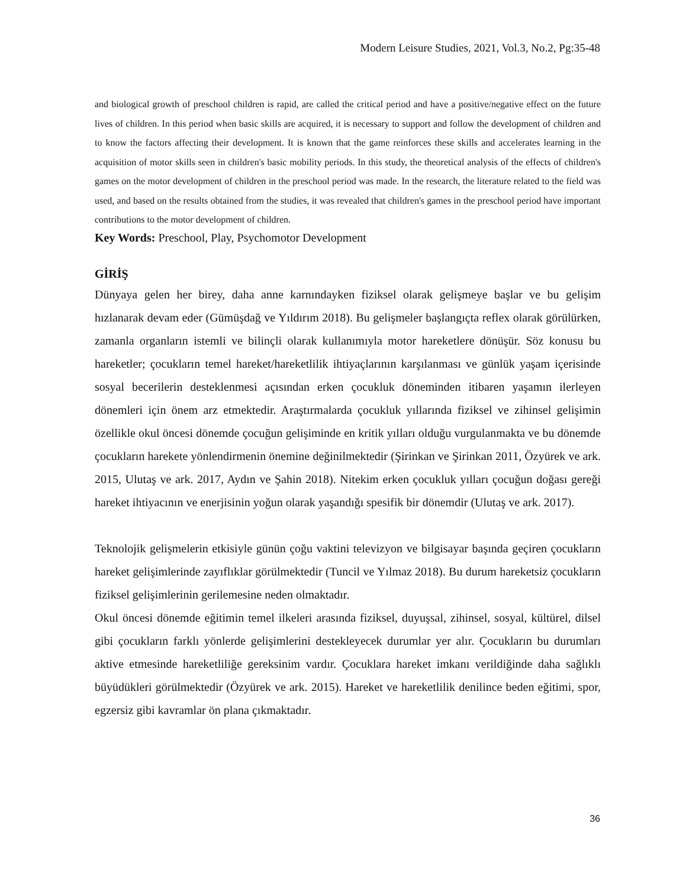Modern Leisure Studies, 2021, Vol.3, No.2, Pg:35-48
and biological growth of preschool children is rapid, are called the critical period and have a positive/negative effect on the future lives of children. In this period when basic skills are acquired, it is necessary to support and follow the development of children and to know the factors affecting their development. It is known that the game reinforces these skills and accelerates learning in the acquisition of motor skills seen in children's basic mobility periods. In this study, the theoretical analysis of the effects of children's games on the motor development of children in the preschool period was made. In the research, the literature related to the field was used, and based on the results obtained from the studies, it was revealed that children's games in the preschool period have important contributions to the motor development of children.
Key Words: Preschool, Play, Psychomotor Development
GİRİŞ
Dünyaya gelen her birey, daha anne karnındayken fiziksel olarak gelişmeye başlar ve bu gelişim hızlanarak devam eder (Gümüşdağ ve Yıldırım 2018). Bu gelişmeler başlangıçta reflex olarak görülürken, zamanla organların istemli ve bilinçli olarak kullanımıyla motor hareketlere dönüşür. Söz konusu bu hareketler; çocukların temel hareket/hareketlilik ihtiyaçlarının karşılanması ve günlük yaşam içerisinde sosyal becerilerin desteklenmesi açısından erken çocukluk döneminden itibaren yaşamın ilerleyen dönemleri için önem arz etmektedir. Araştırmalarda çocukluk yıllarında fiziksel ve zihinsel gelişimin özellikle okul öncesi dönemde çocuğun gelişiminde en kritik yılları olduğu vurgulanmakta ve bu dönemde çocukların harekete yönlendirmenin önemine değinilmektedir (Şirinkan ve Şirinkan 2011, Özyürek ve ark. 2015, Ulutaş ve ark. 2017, Aydın ve Şahin 2018). Nitekim erken çocukluk yılları çocuğun doğası gereği hareket ihtiyacının ve enerjisinin yoğun olarak yaşandığı spesifik bir dönemdir (Ulutaş ve ark. 2017).
Teknolojik gelişmelerin etkisiyle günün çoğu vaktini televizyon ve bilgisayar başında geçiren çocukların hareket gelişimlerinde zayıflıklar görülmektedir (Tuncil ve Yılmaz 2018). Bu durum hareketsiz çocukların fiziksel gelişimlerinin gerilemesine neden olmaktadır.
Okul öncesi dönemde eğitimin temel ilkeleri arasında fiziksel, duyuşsal, zihinsel, sosyal, kültürel, dilsel gibi çocukların farklı yönlerde gelişimlerini destekleyecek durumlar yer alır. Çocukların bu durumları aktive etmesinde hareketliliğe gereksinim vardır. Çocuklara hareket imkanı verildiğinde daha sağlıklı büyüdükleri görülmektedir (Özyürek ve ark. 2015). Hareket ve hareketlilik denilince beden eğitimi, spor, egzersiz gibi kavramlar ön plana çıkmaktadır.
36